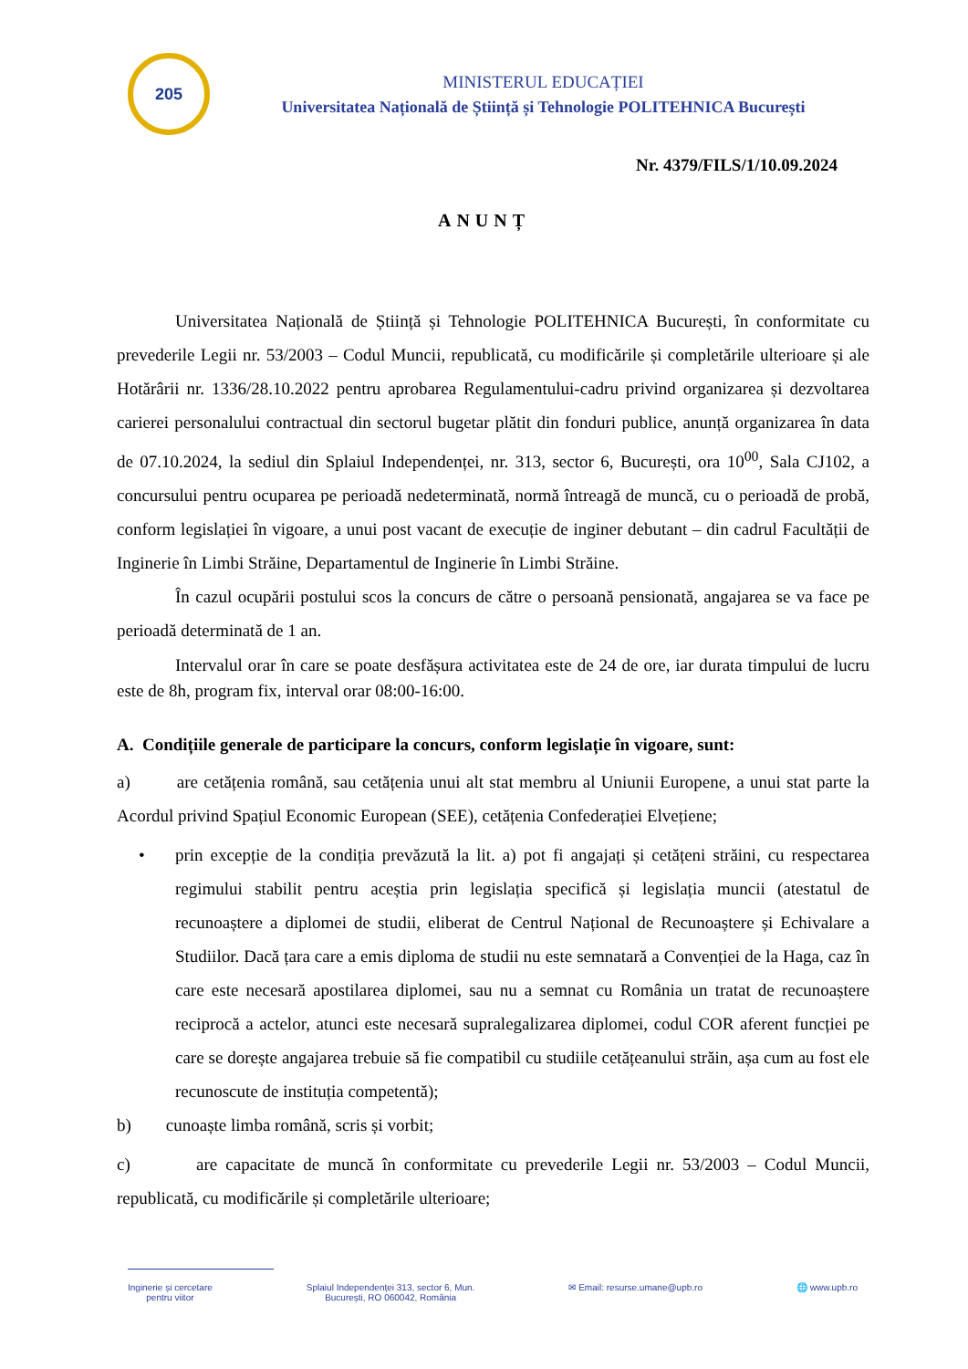205
MINISTERUL EDUCAȚIEI
Universitatea Națională de Știință și Tehnologie POLITEHNICA București
Nr. 4379/FILS/1/10.09.2024
ANUNȚ
Universitatea Națională de Știință și Tehnologie POLITEHNICA București, în conformitate cu prevederile Legii nr. 53/2003 – Codul Muncii, republicată, cu modificările și completările ulterioare și ale Hotărârii nr. 1336/28.10.2022 pentru aprobarea Regulamentului-cadru privind organizarea și dezvoltarea carierei personalului contractual din sectorul bugetar plătit din fonduri publice, anunță organizarea în data de 07.10.2024, la sediul din Splaiul Independenței, nr. 313, sector 6, București, ora 10<sup>00</sup>, Sala CJ102, a concursului pentru ocuparea pe perioadă nedeterminată, normă întreagă de muncă, cu o perioadă de probă, conform legislației în vigoare, a unui post vacant de execuție de inginer debutant – din cadrul Facultății de Inginerie în Limbi Străine, Departamentul de Inginerie în Limbi Străine.
În cazul ocupării postului scos la concurs de către o persoană pensionată, angajarea se va face pe perioadă determinată de 1 an.
Intervalul orar în care se poate desfășura activitatea este de 24 de ore, iar durata timpului de lucru este de 8h, program fix, interval orar 08:00-16:00.
A. Condițiile generale de participare la concurs, conform legislație în vigoare, sunt:
a) are cetățenia română, sau cetățenia unui alt stat membru al Uniunii Europene, a unui stat parte la Acordul privind Spațiul Economic European (SEE), cetățenia Confederației Elvețiene;
• prin excepție de la condiția prevăzută la lit. a) pot fi angajați și cetățeni străini, cu respectarea regimului stabilit pentru aceștia prin legislația specifică și legislația muncii (atestatul de recunoaștere a diplomei de studii, eliberat de Centrul Național de Recunoaștere și Echivalare a Studiilor. Dacă țara care a emis diploma de studii nu este semnatară a Convenției de la Haga, caz în care este necesară apostilarea diplomei, sau nu a semnat cu România un tratat de recunoaștere reciprocă a actelor, atunci este necesară supralegalizarea diplomei, codul COR aferent funcției pe care se dorește angajarea trebuie să fie compatibil cu studiile cetățeanului străin, așa cum au fost ele recunoscute de instituția competentă);
b) cunoaște limba română, scris și vorbit;
c) are capacitate de muncă în conformitate cu prevederile Legii nr. 53/2003 – Codul Muncii, republicată, cu modificările și completările ulterioare;
Inginerie și cercetare
pentru viitor
Splaiul Independenței 313, sector 6, Mun.
București, RO 060042, România
✉ Email: resurse.umane@upb.ro 🌐 www.upb.ro